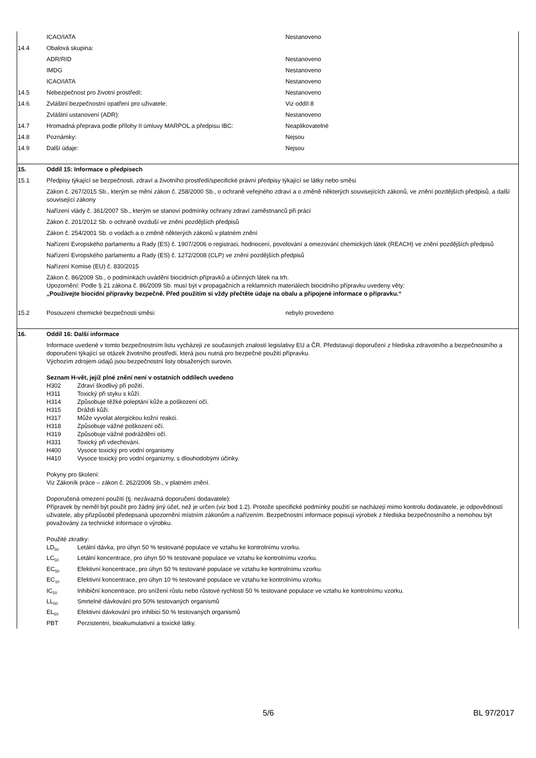| | ICAO/IATA | Nestanoveno |
| 14.4 | Obalová skupina: | |
| | ADR/RID | Nestanoveno |
| | IMDG | Nestanoveno |
| | ICAO/IATA | Nestanoveno |
| 14.5 | Nebezpečnost pro životní prostředí: | Nestanoveno |
| 14.6 | Zvláštní bezpečnostní opatření pro uživatele: | Viz oddíl 8 |
| | Zvláštní ustanovení (ADR): | Nestanoveno |
| 14.7 | Hromadná přeprava podle přílohy II úmluvy MARPOL a předpisu IBC: | Neaplikovatelné |
| 14.8 | Poznámky: | Nejsou |
| 14.9 | Další údaje: | Nejsou |
| 15. | Oddíl 15: Informace o předpisech | |
| 15.1 | Předpisy týkající se bezpečnosti, zdraví a životního prostředí/specifické právní předpisy týkající se látky nebo směsi | |
| | Zákon č. 267/2015 Sb., kterým se mění zákon č. 258/2000 Sb., o ochraně veřejného zdraví a o změně některých souvisejících zákonů, ve znění pozdějších předpisů, a další související zákony | |
| | Nařízení vlády č. 361/2007 Sb., kterým se stanoví podmínky ochrany zdraví zaměstnanců při práci | |
| | Zákon č. 201/2012 Sb. o ochraně ovzduší ve znění pozdějších předpisů | |
| | Zákon č. 254/2001 Sb. o vodách a o změně některých zákonů v platném znění | |
| | Nařízení Evropského parlamentu a Rady (ES) č. 1907/2006 o registraci, hodnocení, povolování a omezování chemických látek (REACH) ve znění pozdějších předpisů | |
| | Nařízení Evropského parlamentu a Rady (ES) č. 1272/2008 (CLP) ve znění pozdějších předpisů | |
| | Nařízení Komise (EU) č. 830/2015 | |
| | Zákon č. 86/2009 Sb., o podmínkách uvádění biocidních přípravků a účinných látek na trh. Upozornění: Podle § 21 zákona č. 86/2009 Sb. musí být v propagačních a reklamních materiálech biocidního přípravku uvedeny věty: „Používejte biocidní přípravky bezpečně. Před použitím si vždy přečtěte údaje na obalu a připojené informace o přípravku.“ | |
| 15.2 | Posouzení chemické bezpečnosti směsi: | nebylo provedeno |
| 16. | Oddíl 16: Další informace | |
| | Informace uvedené v tomto bezpečnostním listu vycházejí ze současných znalostí legislativy EU a ČR. Představují doporučení z hlediska zdravotního a bezpečnostního a doporučení týkající se otázek životního prostředí, která jsou nutná pro bezpečné použití přípravku. Výchozím zdrojem údajů jsou bezpečnostní listy obsažených surovin. Seznam H-vět, jejíž plné znění není v ostatních oddílech uvedeno H302 Zdraví škodlivý při požití. H311 Toxický při styku s kůží. H314 Způsobuje těžké poleptání kůže a poškození očí. H315 Dráždí kůži. H317 Může vyvolat alergickou kožní reakci. H318 Způsobuje vážné poškození očí. H319 Způsobuje vážné podráždění očí. H331 Toxický při vdechování. H400 Vysoce toxický pro vodní organismy H410 Vysoce toxický pro vodní organizmy, s dlouhodobými účinky. Pokyny pro školení: Viz Zákoník práce – zákon č. 262/2006 Sb., v platném znění. Doporučená omezení použití (tj. nezávazná doporučení dodavatele): Přípravek by neměl být použit pro žádný jiný účel, než je určen (viz bod 1.2). Protože specifické podmínky použití se nacházejí mimo kontrolu dodavatele, je odpovědností uživatele, aby přizpůsobil předepsaná upozornění místním zákonům a nařízením. Bezpečnostní informace popisují výrobek z hlediska bezpečnostního a nemohou být považovány za technické informace o výrobku. Použité zkratky: LD<sub>50</sub> Letální dávka, pro úhyn 50 % testované populace ve vztahu ke kontrolnímu vzorku. LC<sub>50</sub> Letální koncentrace, pro úhyn 50 % testované populace ve vztahu ke kontrolnímu vzorku. EC<sub>50</sub> Efektivní koncentrace, pro úhyn 50 % testované populace ve vztahu ke kontrolnímu vzorku. EC<sub>10</sub> Efektivní koncentrace, pro úhyn 10 % testované populace ve vztahu ke kontrolnímu vzorku. IC<sub>50</sub> Inhibiční koncentrace, pro snížení růstu nebo růstové rychlosti 50 % testované populace ve vztahu ke kontrolnímu vzorku. LL<sub>50</sub> Smrtelné dávkování pro 50% testovaných organismů EL<sub>50</sub> Efektivní dávkování pro inhibici 50 % testovaných organismů PBT Perzistentní, bioakumulativní a toxické látky. | |
5/6 BL 97/2017